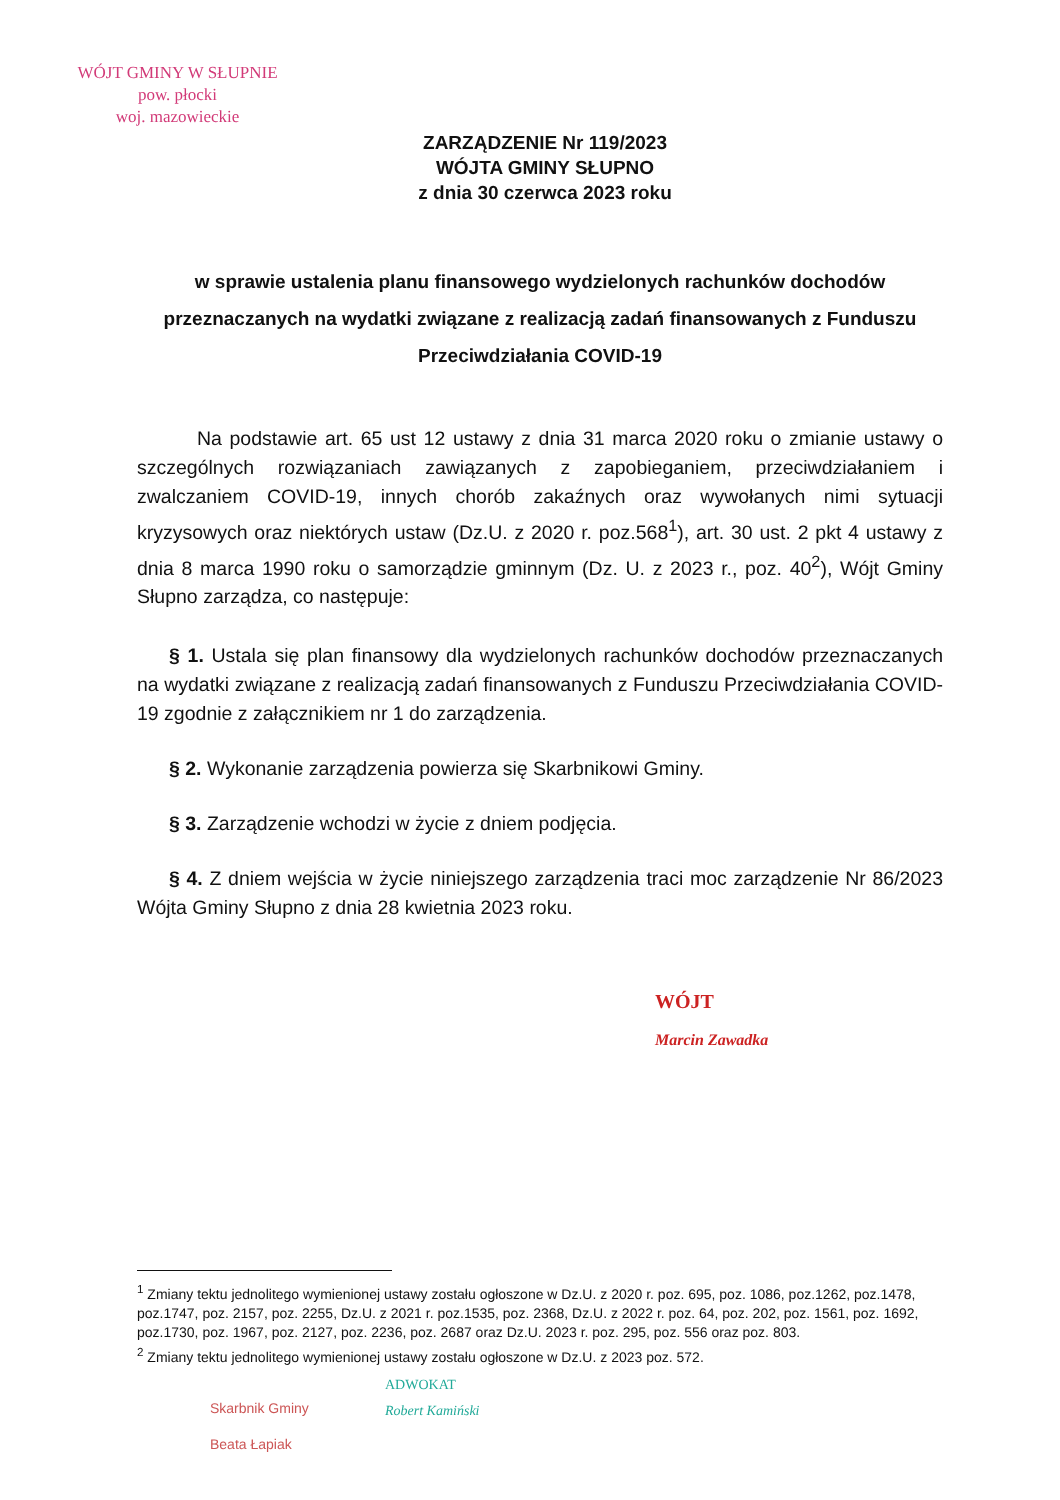WÓJT GMINY W SŁUPNIE
pow. płocki
woj. mazowieckie
ZARZĄDZENIE Nr 119/2023
WÓJTA GMINY SŁUPNO
z dnia 30 czerwca 2023 roku
w sprawie ustalenia planu finansowego wydzielonych rachunków dochodów przeznaczanych na wydatki związane z realizacją zadań finansowanych z Funduszu Przeciwdziałania COVID-19
Na podstawie art. 65 ust 12 ustawy z dnia 31 marca 2020 roku o zmianie ustawy o szczególnych rozwiązaniach zawiązanych z zapobieganiem, przeciwdziałaniem i zwalczaniem COVID-19, innych chorób zakaźnych oraz wywołanych nimi sytuacji kryzysowych oraz niektórych ustaw (Dz.U. z 2020 r. poz.568<sup>1</sup>), art. 30 ust. 2 pkt 4 ustawy z dnia 8 marca 1990 roku o samorządzie gminnym (Dz. U. z 2023 r., poz. 40<sup>2</sup>), Wójt Gminy Słupno zarządza, co następuje:
§ 1. Ustala się plan finansowy dla wydzielonych rachunków dochodów przeznaczanych na wydatki związane z realizacją zadań finansowanych z Funduszu Przeciwdziałania COVID-19 zgodnie z załącznikiem nr 1 do zarządzenia.
§ 2. Wykonanie zarządzenia powierza się Skarbnikowi Gminy.
§ 3. Zarządzenie wchodzi w życie z dniem podjęcia.
§ 4. Z dniem wejścia w życie niniejszego zarządzenia traci moc zarządzenie Nr 86/2023 Wójta Gminy Słupno z dnia 28 kwietnia 2023 roku.
WÓJT
Marcin Zawadka
<sup>1</sup> Zmiany tektu jednolitego wymienionej ustawy zostału ogłoszone w Dz.U. z 2020 r. poz. 695, poz. 1086, poz.1262, poz.1478, poz.1747, poz. 2157, poz. 2255, Dz.U. z 2021 r. poz.1535, poz. 2368, Dz.U. z 2022 r. poz. 64, poz. 202, poz. 1561, poz. 1692, poz.1730, poz. 1967, poz. 2127, poz. 2236, poz. 2687 oraz Dz.U. 2023 r. poz. 295, poz. 556 oraz poz. 803.
<sup>2</sup> Zmiany tektu jednolitego wymienionej ustawy zostału ogłoszone w Dz.U. z 2023 poz. 572.
Skarbnik Gminy
Beata Łapiak
ADWOKAT
Robert Kamiński